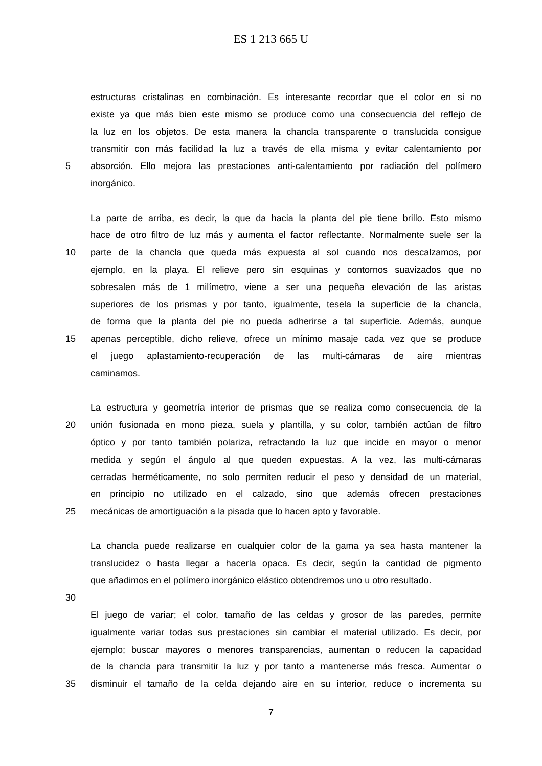ES 1 213 665 U
estructuras cristalinas en combinación. Es interesante recordar que el color en si no
existe ya que más bien este mismo se produce como una consecuencia del reflejo de
la luz en los objetos. De esta manera la chancla transparente o translucida consigue
transmitir con más facilidad la luz a través de ella misma y evitar calentamiento por
5 absorción. Ello mejora las prestaciones anti-calentamiento por radiación del polímero
inorgánico.
La parte de arriba, es decir, la que da hacia la planta del pie tiene brillo. Esto mismo
hace de otro filtro de luz más y aumenta el factor reflectante. Normalmente suele ser la
10 parte de la chancla que queda más expuesta al sol cuando nos descalzamos, por
ejemplo, en la playa. El relieve pero sin esquinas y contornos suavizados que no
sobresalen más de 1 milímetro, viene a ser una pequeña elevación de las aristas
superiores de los prismas y por tanto, igualmente, tesela la superficie de la chancla,
de forma que la planta del pie no pueda adherirse a tal superficie. Además, aunque
15 apenas perceptible, dicho relieve, ofrece un mínimo masaje cada vez que se produce
el juego aplastamiento-recuperación de las multi-cámaras de aire mientras
caminamos.
La estructura y geometría interior de prismas que se realiza como consecuencia de la
20 unión fusionada en mono pieza, suela y plantilla, y su color, también actúan de filtro
óptico y por tanto también polariza, refractando la luz que incide en mayor o menor
medida y según el ángulo al que queden expuestas. A la vez, las multi-cámaras
cerradas herméticamente, no solo permiten reducir el peso y densidad de un material,
en principio no utilizado en el calzado, sino que además ofrecen prestaciones
25 mecánicas de amortiguación a la pisada que lo hacen apto y favorable.
La chancla puede realizarse en cualquier color de la gama ya sea hasta mantener la
translucidez o hasta llegar a hacerla opaca. Es decir, según la cantidad de pigmento
que añadimos en el polímero inorgánico elástico obtendremos uno u otro resultado.
30
El juego de variar; el color, tamaño de las celdas y grosor de las paredes, permite
igualmente variar todas sus prestaciones sin cambiar el material utilizado. Es decir, por
ejemplo; buscar mayores o menores transparencias, aumentan o reducen la capacidad
de la chancla para transmitir la luz y por tanto a mantenerse más fresca. Aumentar o
35 disminuir el tamaño de la celda dejando aire en su interior, reduce o incrementa su
7